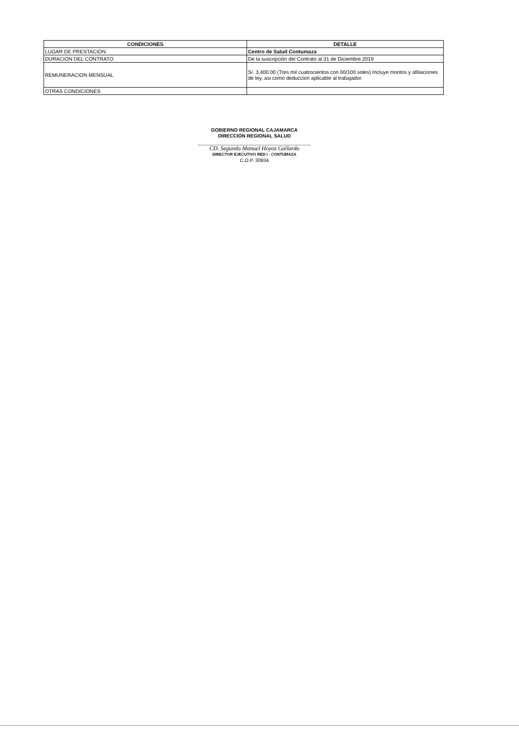| CONDICIONES | DETALLE |
| --- | --- |
| LUGAR DE PRESTACION | Centro de Salud Contumaza |
| DURACION DEL CONTRATO | De la suscripción del Contrato al 31 de Diciembre 2019 |
| REMUNERACION MENSUAL | S/. 3,400.00 (Tres mil cuatrocientos con 00/100 soles) Incluye montos y afiliaciones de ley, asi como deduccion aplicable al trabajador. |
| OTRAS CONDICIONES | |
GOBIERNO REGIONAL CAJAMARCA
DIRECCIÓN REGIONAL SALUD
CD. Segundo Manuel Hoyos Gallardo
DIRECTOR EJECUTIVO RED I - CONTUMAZA
C.O.P. 30934